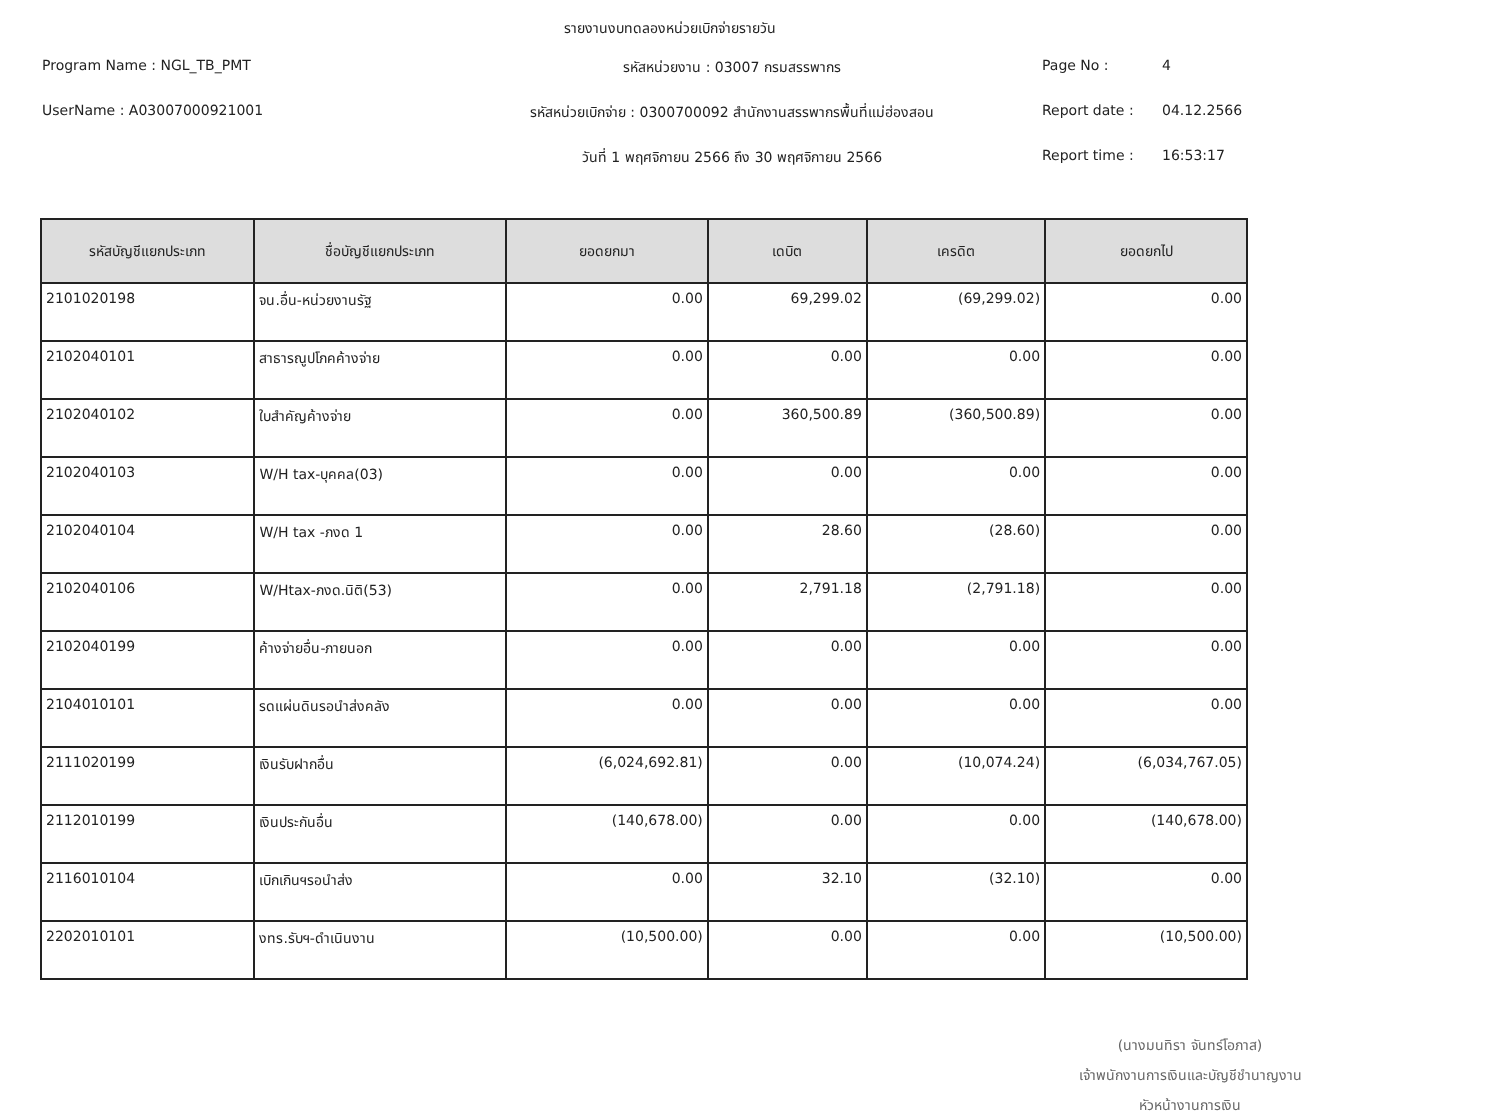รายงานงบทดลองหน่วยเบิกจ่ายรายวัน
Program Name : NGL_TB_PMT
รหัสหน่วยงาน : 03007 กรมสรรพากร
Page No :
4
UserName : A03007000921001
รหัสหน่วยเบิกจ่าย : 0300700092 สำนักงานสรรพากรพื้นที่แม่ฮ่องสอน
Report date :
04.12.2566
วันที่ 1 พฤศจิกายน 2566 ถึง 30 พฤศจิกายน 2566
Report time :
16:53:17
| รหัสบัญชีแยกประเภท | ชื่อบัญชีแยกประเภท | ยอดยกมา | เดบิต | เครดิต | ยอดยกไป |
| --- | --- | --- | --- | --- | --- |
| 2101020198 | จน.อื่น-หน่วยงานรัฐ | 0.00 | 69,299.02 | (69,299.02) | 0.00 |
| 2102040101 | สาธารณูปโภคค้างจ่าย | 0.00 | 0.00 | 0.00 | 0.00 |
| 2102040102 | ใบสำคัญค้างจ่าย | 0.00 | 360,500.89 | (360,500.89) | 0.00 |
| 2102040103 | W/H tax-บุคคล(03) | 0.00 | 0.00 | 0.00 | 0.00 |
| 2102040104 | W/H tax -ภงด 1 | 0.00 | 28.60 | (28.60) | 0.00 |
| 2102040106 | W/Htax-ภงด.นิติ(53) | 0.00 | 2,791.18 | (2,791.18) | 0.00 |
| 2102040199 | ค้างจ่ายอื่น-ภายนอก | 0.00 | 0.00 | 0.00 | 0.00 |
| 2104010101 | รดแผ่นดินรอนำส่งคลัง | 0.00 | 0.00 | 0.00 | 0.00 |
| 2111020199 | เงินรับฝากอื่น | (6,024,692.81) | 0.00 | (10,074.24) | (6,034,767.05) |
| 2112010199 | เงินประกันอื่น | (140,678.00) | 0.00 | 0.00 | (140,678.00) |
| 2116010104 | เบิกเกินฯรอนำส่ง | 0.00 | 32.10 | (32.10) | 0.00 |
| 2202010101 | งทร.รับฯ-ดำเนินงาน | (10,500.00) | 0.00 | 0.00 | (10,500.00) |
(นางมนทิรา จันทร์โอภาส)
เจ้าพนักงานการเงินและบัญชีชำนาญงาน
หัวหน้างานการเงิน